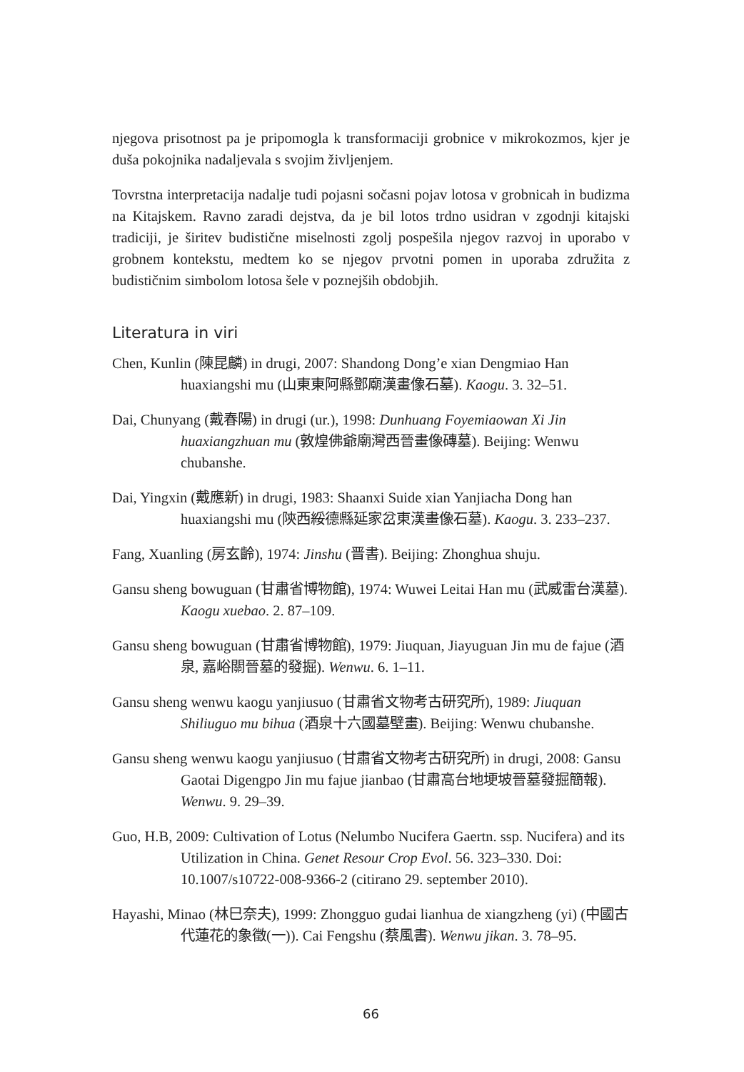njegova prisotnost pa je pripomogla k transformaciji grobnice v mikrokozmos, kjer je duša pokojnika nadaljevala s svojim življenjem.
Tovrstna interpretacija nadalje tudi pojasni sočasni pojav lotosa v grobnicah in budizma na Kitajskem. Ravno zaradi dejstva, da je bil lotos trdno usidran v zgodnji kitajski tradiciji, je širitev budistične miselnosti zgolj pospešila njegov razvoj in uporabo v grobnem kontekstu, medtem ko se njegov prvotni pomen in uporaba združita z budističnim simbolom lotosa šele v poznejših obdobjih.
Literatura in viri
Chen, Kunlin (陳昆麟) in drugi, 2007: Shandong Dong’e xian Dengmiao Han huaxiangshi mu (山東東阿縣鄧廟漢畫像石墓). Kaogu. 3. 32–51.
Dai, Chunyang (戴春陽) in drugi (ur.), 1998: Dunhuang Foyemiaowan Xi Jin huaxiangzhuan mu (敦煌佛爺廟灣西晉畫像磚墓). Beijing: Wenwu chubanshe.
Dai, Yingxin (戴應新) in drugi, 1983: Shaanxi Suide xian Yanjiacha Dong han huaxiangshi mu (陝西綏德縣延家岔東漢畫像石墓). Kaogu. 3. 233–237.
Fang, Xuanling (房玄齡), 1974: Jinshu (晋書). Beijing: Zhonghua shuju.
Gansu sheng bowuguan (甘肅省博物館), 1974: Wuwei Leitai Han mu (武威雷台漢墓). Kaogu xuebao. 2. 87–109.
Gansu sheng bowuguan (甘肅省博物館), 1979: Jiuquan, Jiayuguan Jin mu de fajue (酒泉, 嘉峪關晉墓的發掘). Wenwu. 6. 1–11.
Gansu sheng wenwu kaogu yanjiusuo (甘肅省文物考古研究所), 1989: Jiuquan Shiliuguo mu bihua (酒泉十六國墓壁畫). Beijing: Wenwu chubanshe.
Gansu sheng wenwu kaogu yanjiusuo (甘肅省文物考古研究所) in drugi, 2008: Gansu Gaotai Digengpo Jin mu fajue jianbao (甘肅高台地埂坡晉墓發掘簡報). Wenwu. 9. 29–39.
Guo, H.B, 2009: Cultivation of Lotus (Nelumbo Nucifera Gaertn. ssp. Nucifera) and its Utilization in China. Genet Resour Crop Evol. 56. 323–330. Doi: 10.1007/s10722-008-9366-2 (citirano 29. september 2010).
Hayashi, Minao (林巳奈夫), 1999: Zhongguo gudai lianhua de xiangzheng (yi) (中國古代蓮花的象徵(一)). Cai Fengshu (蔡風書). Wenwu jikan. 3. 78–95.
66